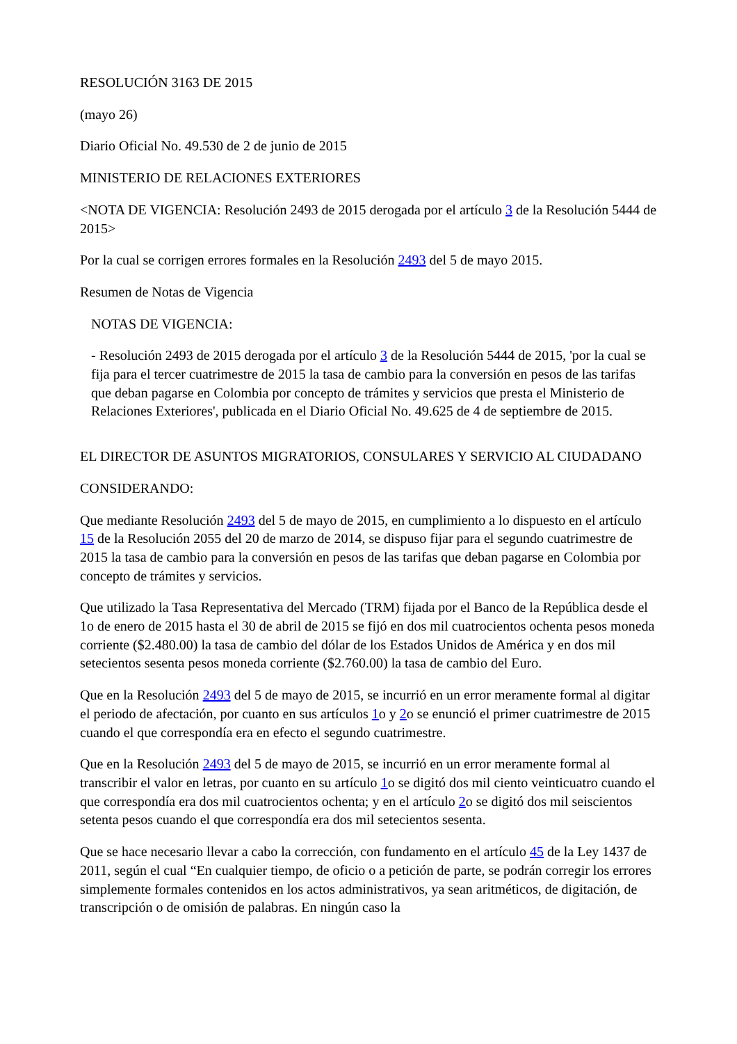RESOLUCIÓN 3163 DE 2015
(mayo 26)
Diario Oficial No. 49.530 de 2 de junio de 2015
MINISTERIO DE RELACIONES EXTERIORES
<NOTA DE VIGENCIA: Resolución 2493 de 2015 derogada por el artículo 3 de la Resolución 5444 de 2015>
Por la cual se corrigen errores formales en la Resolución 2493 del 5 de mayo 2015.
Resumen de Notas de Vigencia
NOTAS DE VIGENCIA:
- Resolución 2493 de 2015 derogada por el artículo 3 de la Resolución 5444 de 2015, 'por la cual se fija para el tercer cuatrimestre de 2015 la tasa de cambio para la conversión en pesos de las tarifas que deban pagarse en Colombia por concepto de trámites y servicios que presta el Ministerio de Relaciones Exteriores', publicada en el Diario Oficial No. 49.625 de 4 de septiembre de 2015.
EL DIRECTOR DE ASUNTOS MIGRATORIOS, CONSULARES Y SERVICIO AL CIUDADANO
CONSIDERANDO:
Que mediante Resolución 2493 del 5 de mayo de 2015, en cumplimiento a lo dispuesto en el artículo 15 de la Resolución 2055 del 20 de marzo de 2014, se dispuso fijar para el segundo cuatrimestre de 2015 la tasa de cambio para la conversión en pesos de las tarifas que deban pagarse en Colombia por concepto de trámites y servicios.
Que utilizado la Tasa Representativa del Mercado (TRM) fijada por el Banco de la República desde el 1o de enero de 2015 hasta el 30 de abril de 2015 se fijó en dos mil cuatrocientos ochenta pesos moneda corriente ($2.480.00) la tasa de cambio del dólar de los Estados Unidos de América y en dos mil setecientos sesenta pesos moneda corriente ($2.760.00) la tasa de cambio del Euro.
Que en la Resolución 2493 del 5 de mayo de 2015, se incurrió en un error meramente formal al digitar el periodo de afectación, por cuanto en sus artículos 1o y 2o se enunció el primer cuatrimestre de 2015 cuando el que correspondía era en efecto el segundo cuatrimestre.
Que en la Resolución 2493 del 5 de mayo de 2015, se incurrió en un error meramente formal al transcribir el valor en letras, por cuanto en su artículo 1o se digitó dos mil ciento veinticuatro cuando el que correspondía era dos mil cuatrocientos ochenta; y en el artículo 2o se digitó dos mil seiscientos setenta pesos cuando el que correspondía era dos mil setecientos sesenta.
Que se hace necesario llevar a cabo la corrección, con fundamento en el artículo 45 de la Ley 1437 de 2011, según el cual “En cualquier tiempo, de oficio o a petición de parte, se podrán corregir los errores simplemente formales contenidos en los actos administrativos, ya sean aritméticos, de digitación, de transcripción o de omisión de palabras. En ningún caso la